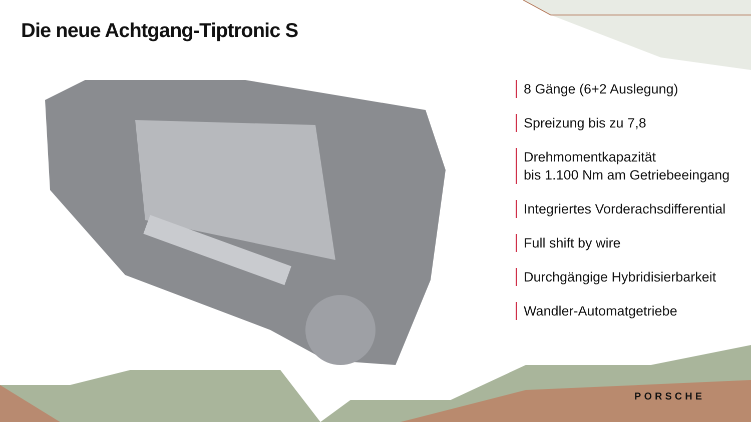Die neue Achtgang-Tiptronic S
8 Gänge (6+2 Auslegung)
Spreizung bis zu 7,8
Drehmomentkapazität
bis 1.100 Nm am Getriebeeingang
Integriertes Vorderachsdifferential
Full shift by wire
Durchgängige Hybridisierbarkeit
Wandler-Automatgetriebe
PORSCHE